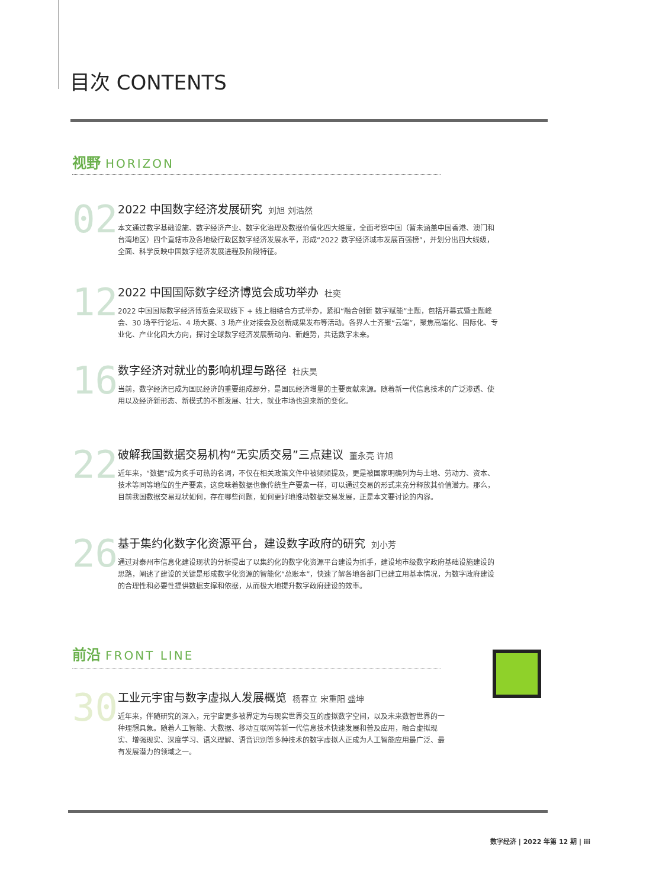目次 CONTENTS
视野 HORIZON
02
2022 中国数字经济发展研究 刘旭 刘浩然
本文通过数字基础设施、数字经济产业、数字化治理及数据价值化四大维度，全面考察中国（暂未涵盖中国香港、澳门和台湾地区）四个直辖市及各地级行政区数字经济发展水平，形成“2022 数字经济城市发展百强榜”，并划分出四大线级，全面、科学反映中国数字经济发展进程及阶段特征。
12
2022 中国国际数字经济博览会成功举办 杜奕
2022 中国国际数字经济博览会采取线下 + 线上相结合方式举办，紧扣“融合创新 数字赋能”主题，包括开幕式暨主题峰会、30 场平行论坛、4 场大赛、3 场产业对接会及创新成果发布等活动。各界人士齐聚“云端”，聚焦高端化、国际化、专业化、产业化四大方向，探讨全球数字经济发展新动向、新趋势，共话数字未来。
16
数字经济对就业的影响机理与路径 杜庆昊
当前，数字经济已成为国民经济的重要组成部分，是国民经济增量的主要贡献来源。随着新一代信息技术的广泛渗透、使用以及经济新形态、新模式的不断发展、壮大，就业市场也迎来新的变化。
22
破解我国数据交易机构“无实质交易”三点建议 董永亮 许旭
近年来，“数据”成为炙手可热的名词，不仅在相关政策文件中被频频提及，更是被国家明确列为与土地、劳动力、资本、技术等同等地位的生产要素，这意味着数据也像传统生产要素一样，可以通过交易的形式来充分释放其价值潜力。那么，目前我国数据交易现状如何，存在哪些问题，如何更好地推动数据交易发展，正是本文要讨论的内容。
26
基于集约化数字化资源平台，建设数字政府的研究 刘小芳
通过对泰州市信息化建设现状的分析提出了以集约化的数字化资源平台建设为抓手，建设地市级数字政府基础设施建设的思路，阐述了建设的关键是形成数字化资源的智能化“总账本”，快速了解各地各部门已建立用基本情况，为数字政府建设的合理性和必要性提供数据支撑和依据，从而极大地提升数字政府建设的效率。
前沿 FRONT LINE
30
工业元宇宙与数字虚拟人发展概览 杨春立 宋重阳 盛坤
近年来，伴随研究的深入，元宇宙更多被界定为与现实世界交互的虚拟数字空间，以及未来数智世界的一种理想具象。随着人工智能、大数据、移动互联网等新一代信息技术快速发展和普及应用，融合虚拟现实、增强现实、深度学习、语义理解、语音识别等多种技术的数字虚拟人正成为人工智能应用最广泛、最有发展潜力的领域之一。
数字经济 | 2022 年第 12 期 | iii